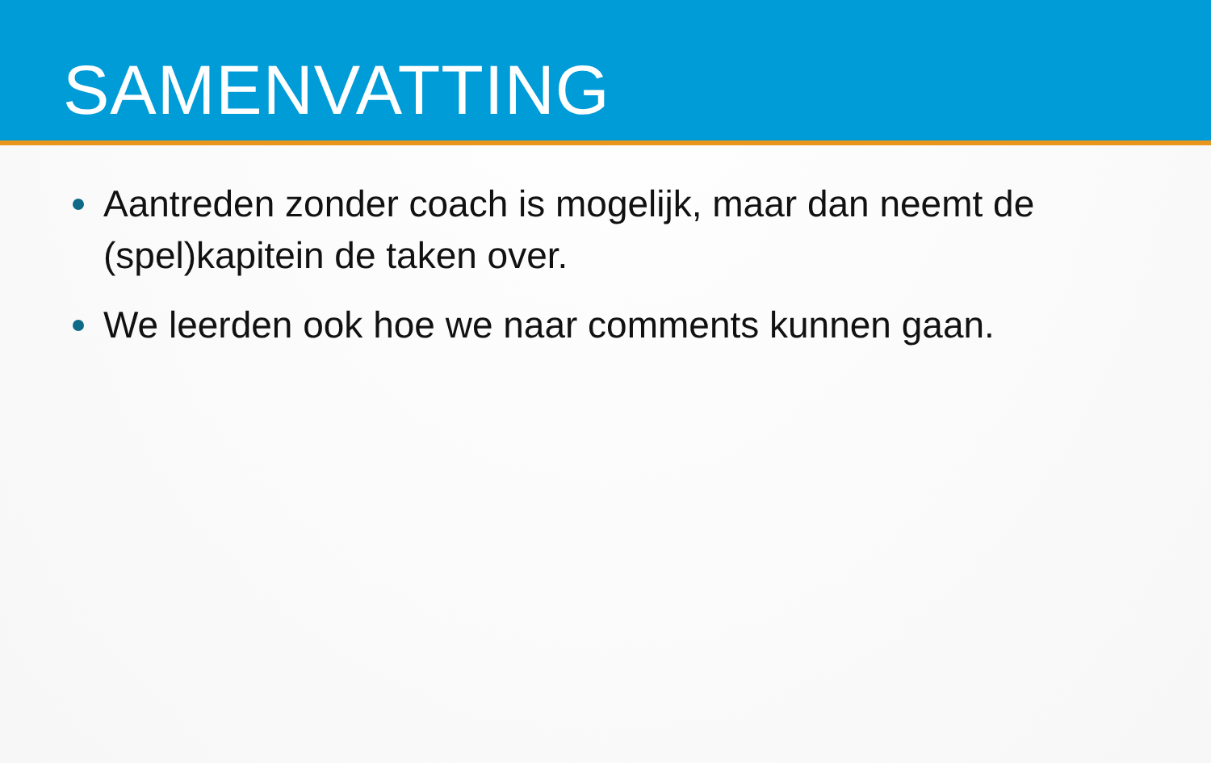SAMENVATTING
Aantreden zonder coach is mogelijk, maar dan neemt de (spel)kapitein de taken over.
We leerden ook hoe we naar comments kunnen gaan.